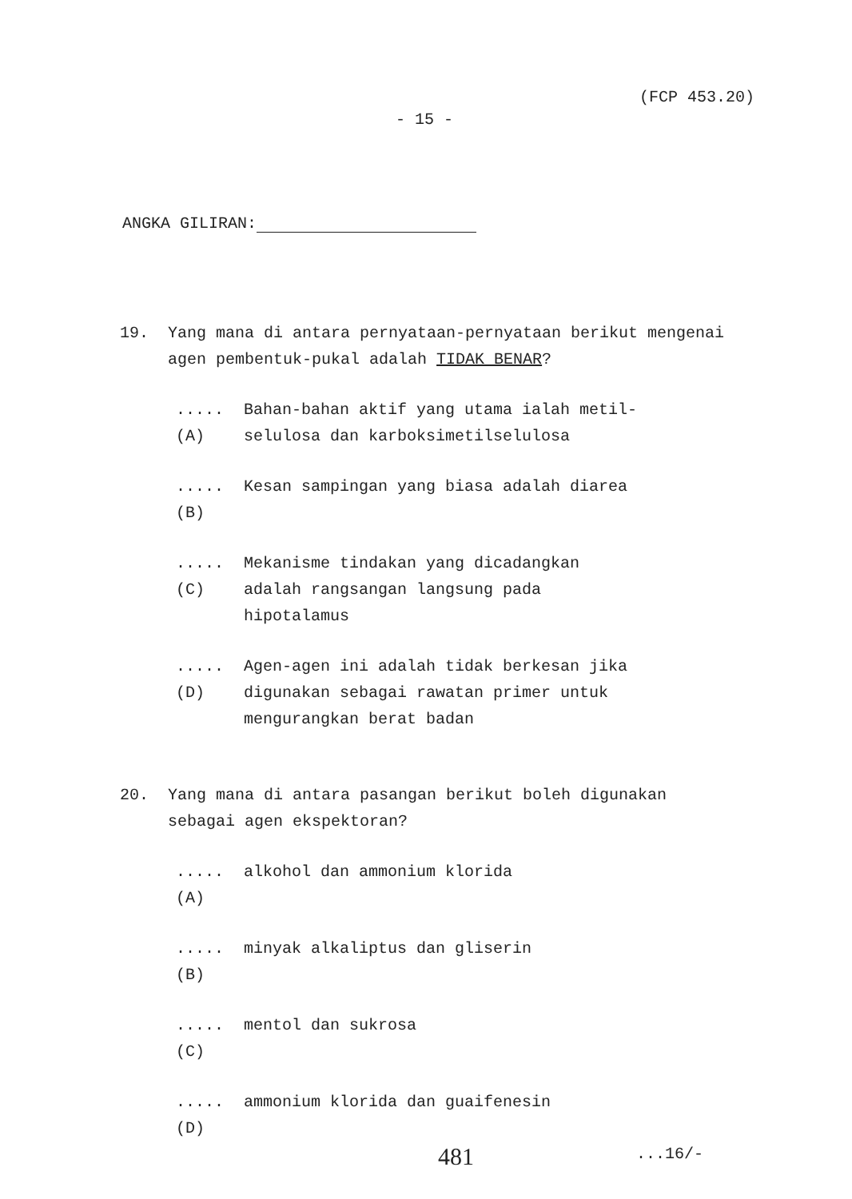(FCP 453.20)
- 15 -
ANGKA GILIRAN:
19. Yang mana di antara pernyataan-pernyataan berikut mengenai agen pembentuk-pukal adalah TIDAK BENAR?
..... (A) Bahan-bahan aktif yang utama ialah metil-selulosa dan karboksimetilselulosa
..... (B) Kesan sampingan yang biasa adalah diarea
..... (C) Mekanisme tindakan yang dicadangkan adalah rangsangan langsung pada hipotalamus
..... (D) Agen-agen ini adalah tidak berkesan jika digunakan sebagai rawatan primer untuk mengurangkan berat badan
20. Yang mana di antara pasangan berikut boleh digunakan sebagai agen ekspektoran?
..... (A) alkohol dan ammonium klorida
..... (B) minyak alkaliptus dan gliserin
..... (C) mentol dan sukrosa
..... (D) ammonium klorida dan guaifenesin
481 ...16/-